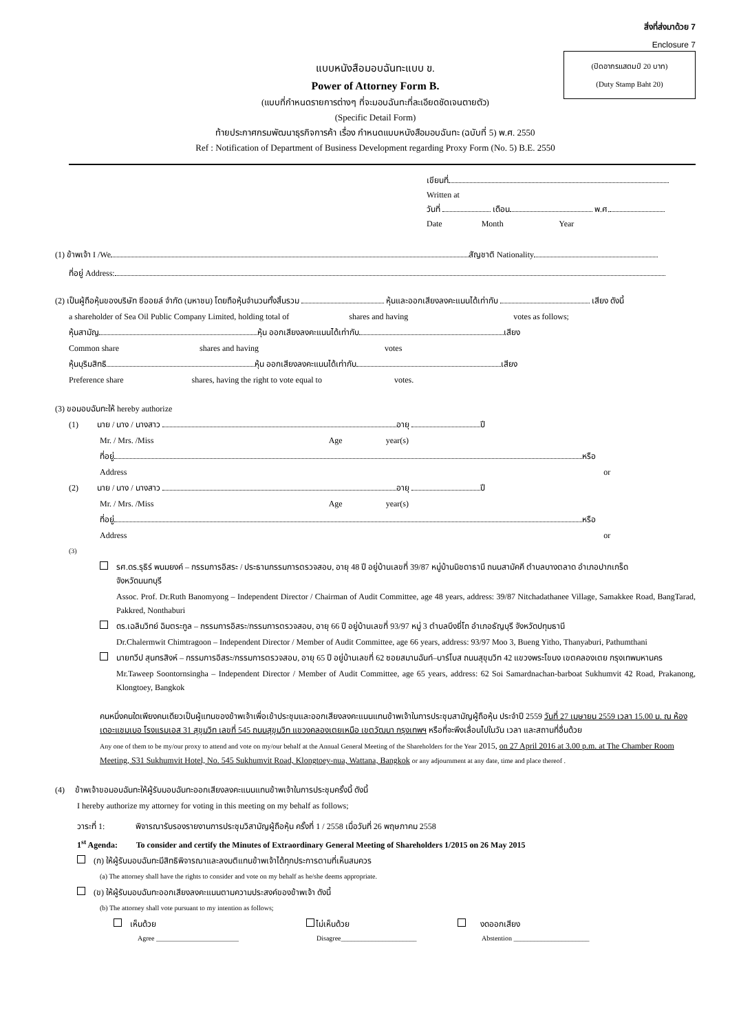สิ่งที่ส่งมาด้วย 7
Enclosure 7
(ปิดอากรแสตมป์ 20 บาท)
(Duty Stamp Baht 20)
แบบหนังสือมอบฉันทะแบบ ข.
Power of Attorney Form B.
(แบบที่กำหนดรายการต่างๆ ที่จะมอบฉันทะที่ละเอียดชัดเจนตายตัว)
(Specific Detail Form)
ท้ายประกาศกรมพัฒนาธุรกิจการค้า เรื่อง กำหนดแบบหนังสือมอบฉันทะ (ฉบับที่ 5) พ.ศ. 2550
Ref : Notification of Department of Business Development regarding Proxy Form (No. 5) B.E. 2550
เขียนที่
Written at
วันที่ เดือน พ.ศ.
Date Month Year
(1) ข้าพเจ้า I /We สัญชาติ Nationality
ที่อยู่ Address:
(2) เป็นผู้ถือหุ้นของบริษัท ซีออยล์ จำกัด (มหาชน) โดยถือหุ้นจำนวนทั้งสิ้นรวม หุ้นและออกเสียงลงคะแนนได้เท่ากับ เสียง ดังนี้
a shareholder of Sea Oil Public Company Limited, holding total of shares and having votes as follows;
หุ้นสามัญ หุ้น ออกเสียงลงคะแนนได้เท่ากับ เสียง
Common share shares and having votes
หุ้นบุริมสิทธิ หุ้น ออกเสียงลงคะแนนได้เท่ากับ เสียง
Preference share shares, having the right to vote equal to votes.
(3) ขอมอบฉันทะให้ hereby authorize
(1) นาย / นาง / นางสาว อายุ ปี
Mr. / Mrs. /Miss Age year(s)
ที่อยู่ หรือ
Address or
(2) นาย / นาง / นางสาว อายุ ปี
Mr. / Mrs. /Miss Age year(s)
ที่อยู่ หรือ
Address or
(3)
รศ.ดร.รุธิร์ พนมยงค์ – กรรมการอิสระ / ประธานกรรมการตรวจสอบ, อายุ 48 ปี อยู่บ้านเลขที่ 39/87 หมู่บ้านนิชดาธานี ถนนสามัคคี ตำบลบางตลาด อำเภอปากเกร็ด
จังหวัดนนทบุรี
Assoc. Prof. Dr.Ruth Banomyong – Independent Director / Chairman of Audit Committee, age 48 years, address: 39/87 Nitchadathanee Village, Samakkee Road, BangTarad, Pakkred, Nonthaburi
ดร.เฉลิมวิทย์ ฉิมตระกูล – กรรมการอิสระ/กรรมการตรวจสอบ, อายุ 66 ปี อยู่บ้านเลขที่ 93/97 หมู่ 3 ตำบลบึงยี่โถ อำเภอธัญบุรี จังหวัดปทุมธานี
Dr.Chalermwit Chimtragoon – Independent Director / Member of Audit Committee, age 66 years, address: 93/97 Moo 3, Bueng Yitho, Thanyaburi, Pathumthani
นายทวีป สุนทรสิงห์ – กรรมการอิสระ/กรรมการตรวจสอบ, อายุ 65 ปี อยู่บ้านเลขที่ 62 ซอยสมานฉันท์–บาร์โบส ถนนสุขุมวิท 42 แขวงพระโขนง เขตคลองเตย กรุงเทพมหานคร
Mr.Taweep Soontornsingha – Independent Director / Member of Audit Committee, age 65 years, address: 62 Soi Samardnachan-barboat Sukhumvit 42 Road, Prakanong, Klongtoey, Bangkok
คนหนึ่งคนใดเพียงคนเดียวเป็นผู้แทนของข้าพเจ้าเพื่อเข้าประชุมและออกเสียงลงคะแนนแทนข้าพเจ้าในการประชุมสามัญผู้ถือหุ้น ประจำปี 2559 วันที่ 27 เมษายน 2559 เวลา 15.00 น. ณ ห้องเดอะแชมเบอ โรงแรมเอส 31 สุขุมวิท เลขที่ 545 ถนนสุขุมวิท แขวงคลองเตยเหนือ เขตวัฒนา กรุงเทพฯ หรือที่จะพึงเลื่อนไปในวัน เวลา และสถานที่อื่นด้วย
Any one of them to be my/our proxy to attend and vote on my/our behalf at the Annual General Meeting of the Shareholders for the Year 2015, on 27 April 2016 at 3.00 p.m. at The Chamber Room Meeting, S31 Sukhumvit Hotel, No. 545 Sukhumvit Road, Klongtoey-nua, Wattana, Bangkok or any adjournment at any date, time and place thereof .
(4) ข้าพเจ้าขอมอบฉันทะให้ผู้รับมอบฉันทะออกเสียงลงคะแนนแทนข้าพเจ้าในการประชุมครั้งนี้ ดังนี้
I hereby authorize my attorney for voting in this meeting on my behalf as follows;
วาระที่ 1: พิจารณารับรองรายงานการประชุมวิสามัญผู้ถือหุ้น ครั้งที่ 1 / 2558 เมื่อวันที่ 26 พฤษภาคม 2558
1<sup>st</sup> Agenda: To consider and certify the Minutes of Extraordinary General Meeting of Shareholders 1/2015 on 26 May 2015
(ก) ให้ผู้รับมอบฉันทะมีสิทธิพิจารณาและลงมติแทนข้าพเจ้าได้ทุกประการตามที่เห็นสมควร
(a) The attorney shall have the rights to consider and vote on my behalf as he/she deems appropriate.
(ข) ให้ผู้รับมอบฉันทะออกเสียงลงคะแนนตามความประสงค์ของข้าพเจ้า ดังนี้
(b) The attorney shall vote pursuant to my intention as follows;
เห็นด้วย
Agree ________________________
ไม่เห็นด้วย
Disagree______________________
งดออกเสียง
Abstention ______________________